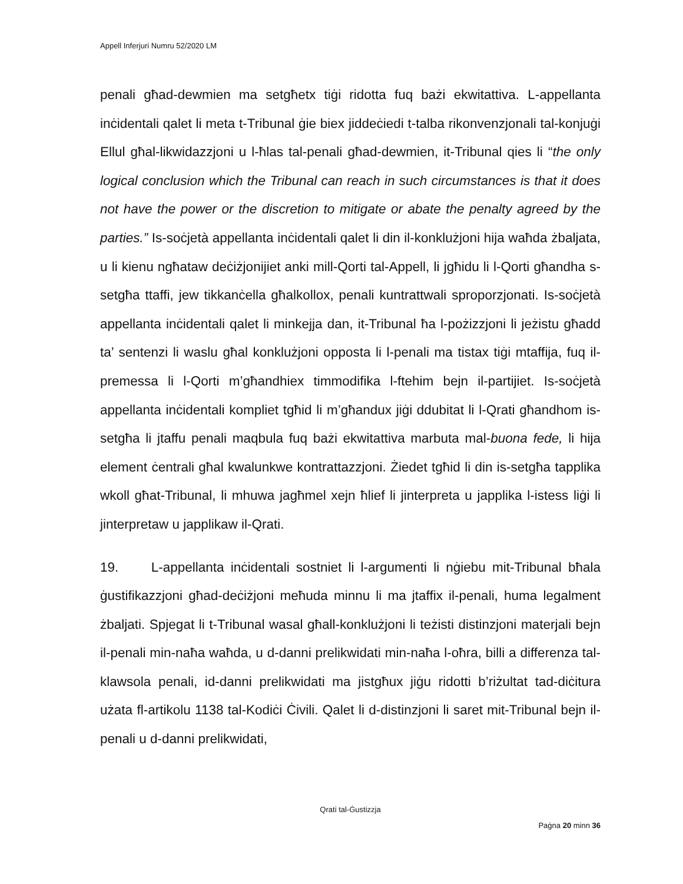Appell Inferjuri Numru 52/2020 LM
penali għad-dewmien ma setgħetx tiġi ridotta fuq bażi ekwitattiva. L-appellanta inċidentali qalet li meta t-Tribunal ġie biex jiddeċiedi t-talba rikonvenzjonali tal-konjuġi Ellul għal-likwidazzjoni u l-ħlas tal-penali għad-dewmien, it-Tribunal qies li “the only logical conclusion which the Tribunal can reach in such circumstances is that it does not have the power or the discretion to mitigate or abate the penalty agreed by the parties.” Is-soċjetà appellanta inċidentali qalet li din il-konklużjoni hija waħda żbaljata, u li kienu ngħataw deċiżjonijiet anki mill-Qorti tal-Appell, li jgħidu li l-Qorti għandha s-setgħa ttaffi, jew tikkanċella għalkollox, penali kuntrattwali sproporzjonati. Is-soċjetà appellanta inċidentali qalet li minkejja dan, it-Tribunal ħa l-pożizzjoni li jeżistu għadd ta’ sentenzi li waslu għal konklużjoni opposta li l-penali ma tistax tiġi mtaffija, fuq il-premessa li l-Qorti m’għandhiex timmodifika l-ftehim bejn il-partijiet. Is-soċjetà appellanta inċidentali kompliet tgħid li m’għandux jiġi ddubitat li l-Qrati għandhom is-setgħa li jtaffu penali maqbula fuq bażi ekwitattiva marbuta mal-buona fede, li hija element ċentrali għal kwalunkwe kontrattazzjoni. Żiedet tgħid li din is-setgħa tapplika wkoll għat-Tribunal, li mhuwa jagħmel xejn ħlief li jinterpreta u japplika l-istess liġi li jinterpretaw u japplikaw il-Qrati.
19. L-appellanta inċidentali sostniet li l-argumenti li nġiebu mit-Tribunal bħala ġustifikazzjoni għad-deċiżjoni meħuda minnu li ma jtaffix il-penali, huma legalment żbaljati. Spjegat li t-Tribunal wasal għall-konklużjoni li teżisti distinzjoni materjali bejn il-penali min-naħa waħda, u d-danni prelikwidati min-naħa l-oħra, billi a differenza tal-klawsola penali, id-danni prelikwidati ma jistgħux jiġu ridotti b’riżultat tad-diċitura użata fl-artikolu 1138 tal-Kodiċi Ċivili. Qalet li d-distinzjoni li saret mit-Tribunal bejn il-penali u d-danni prelikwidati,
Qrati tal-Ġustizzja
Paġna 20 minn 36